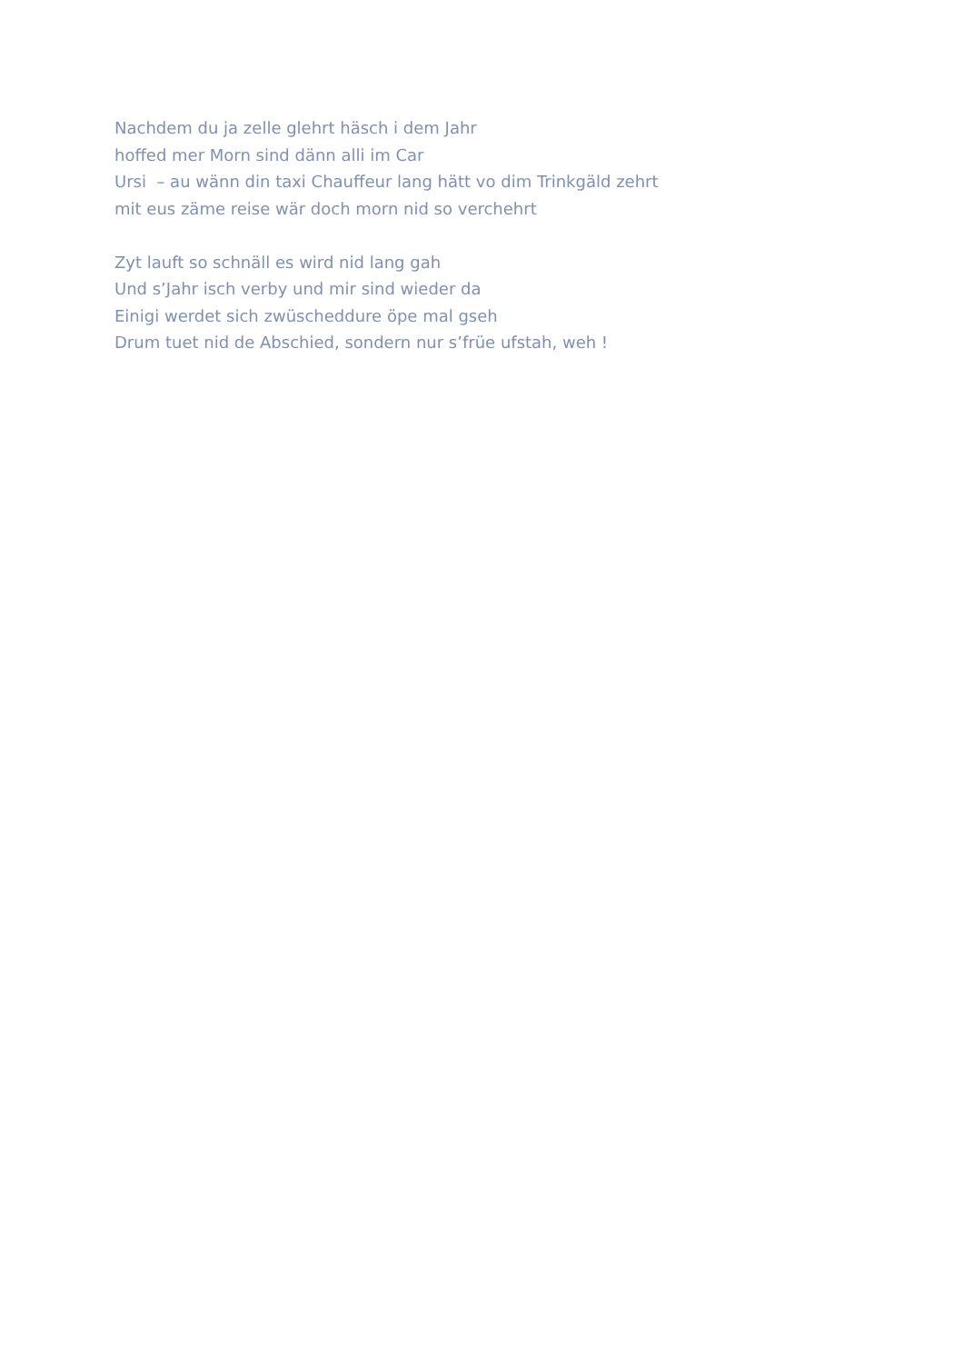Nachdem du ja zelle glehrt häsch i dem Jahr
hoffed mer Morn sind dänn alli im Car
Ursi – au wänn din taxi Chauffeur lang hätt vo dim Trinkgäld zehrt
mit eus zäme reise wär doch morn nid so verchehrt
Zyt lauft so schnäll es wird nid lang gah
Und s’Jahr isch verby und mir sind wieder da
Einigi werdet sich zwüscheddure öpe mal gseh
Drum tuet nid de Abschied, sondern nur s’früe ufstah, weh !